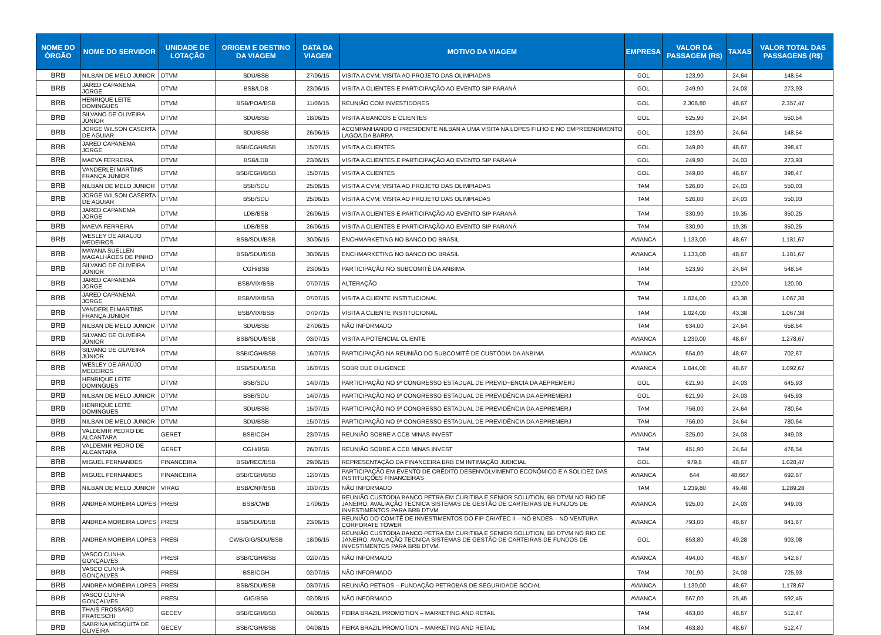| NOME DO ÓRGÃO | NOME DO SERVIDOR | UNIDADE DE LOTAÇÃO | ORIGEM E DESTINO DA VIAGEM | DATA DA VIAGEM | MOTIVO DA VIAGEM | EMPRESA | VALOR DA PASSAGEM (R$) | TAXAS | VALOR TOTAL DAS PASSAGENS (R$) |
| --- | --- | --- | --- | --- | --- | --- | --- | --- | --- |
| BRB | NILBAN DE MELO JUNIOR | DTVM | SDU/BSB | 27/06/15 | VISITA A CVM; VISITA AO PROJETO DAS OLIMPIADAS | GOL | 123,90 | 24,64 | 148,54 |
| BRB | JARED CAPANEMA JORGE | DTVM | BSB/LDB | 23/06/15 | VISITA A CLIENTES E PARTICIPAÇÃO AO EVENTO SIP PARANÁ | GOL | 249,90 | 24,03 | 273,93 |
| BRB | HENRIQUE LEITE DOMINGUES | DTVM | BSB/POA/BSB | 11/06/15 | REUNIÃO COM INVESTIDORES | GOL | 2.308,80 | 48,67 | 2.357,47 |
| BRB | SILVANO DE OLIVEIRA JÚNIOR | DTVM | SDU/BSB | 18/06/15 | VISITA A BANCOS E CLIENTES | GOL | 525,90 | 24,64 | 550,54 |
| BRB | JORGE WILSON CASERTA DE AGUIAR | DTVM | SDU/BSB | 26/06/15 | ACOMPANHANDO O PRESIDENTE NILBAN A UMA VISITA NA LOPES FILHO E NO EMPREENDIMENTO LAGOA DA BARRA | GOL | 123,90 | 24,64 | 148,54 |
| BRB | JARED CAPANEMA JORGE | DTVM | BSB/CGH/BSB | 15/07/15 | VISITA A CLIENTES | GOL | 349,80 | 48,67 | 398,47 |
| BRB | MAEVA FERREIRA | DTVM | BSB/LDB | 23/06/15 | VISITA A CLIENTES E PARTICIPAÇÃO AO EVENTO SIP PARANÁ | GOL | 249,90 | 24,03 | 273,93 |
| BRB | VANDERLEI MARTINS FRANÇA JUNIOR | DTVM | BSB/CGH/BSB | 15/07/15 | VISITA A CLIENTES | GOL | 349,80 | 48,67 | 398,47 |
| BRB | NILBAN DE MELO JUNIOR | DTVM | BSB/SDU | 25/06/15 | VISITA A CVM; VISITA AO PROJETO DAS OLIMPIADAS | TAM | 526,00 | 24,03 | 550,03 |
| BRB | JORGE WILSON CASERTA DE AGUIAR | DTVM | BSB/SDU | 25/06/15 | VISITA A CVM; VISITA AO PROJETO DAS OLIMPIADAS | TAM | 526,00 | 24,03 | 550,03 |
| BRB | JARED CAPANEMA JORGE | DTVM | LDB/BSB | 26/06/15 | VISITA A CLIENTES E PARTICIPAÇÃO AO EVENTO SIP PARANÁ | TAM | 330,90 | 19,35 | 350,25 |
| BRB | MAEVA FERREIRA | DTVM | LDB/BSB | 26/06/15 | VISITA A CLIENTES E PARTICIPAÇÃO AO EVENTO SIP PARANÁ | TAM | 330,90 | 19,35 | 350,25 |
| BRB | WESLEY DE ARAÚJO MEDEIROS | DTVM | BSB/SDU/BSB | 30/06/15 | ENCHMARKETING NO BANCO DO BRASIL | AVIANCA | 1.133,00 | 48,67 | 1.181,67 |
| BRB | MAYANA SUELLEN MAGALHÃOES DE PINHO | DTVM | BSB/SDU/BSB | 30/06/15 | ENCHMARKETING NO BANCO DO BRASIL | AVIANCA | 1.133,00 | 48,67 | 1.181,67 |
| BRB | SILVANO DE OLIVEIRA JÚNIOR | DTVM | CGH/BSB | 23/06/15 | PARTICIPAÇÃO NO SUBCOMITÊ DA ANBIMA | TAM | 523,90 | 24,64 | 548,54 |
| BRB | JARED CAPANEMA JORGE | DTVM | BSB/VIX/BSB | 07/07/15 | ALTERAÇÃO | TAM | | 120,00 | 120,00 |
| BRB | JARED CAPANEMA JORGE | DTVM | BSB/VIX/BSB | 07/07/15 | VISITA A CLIENTE INSTITUCIONAL | TAM | 1.024,00 | 43,38 | 1.067,38 |
| BRB | VANDERLEI MARTINS FRANÇA JUNIOR | DTVM | BSB/VIX/BSB | 07/07/15 | VISITA A CLIENTE INSTITUCIONAL | TAM | 1.024,00 | 43,38 | 1.067,38 |
| BRB | NILBAN DE MELO JUNIOR | DTVM | SDU/BSB | 27/06/15 | NÃO INFORMADO | TAM | 634,00 | 24,64 | 658,64 |
| BRB | SILVANO DE OLIVEIRA JÚNIOR | DTVM | BSB/SDU/BSB | 03/07/15 | VISITA A POTENCIAL CLIENTE | AVIANCA | 1.230,00 | 48,67 | 1.278,67 |
| BRB | SILVANO DE OLIVEIRA JÚNIOR | DTVM | BSB/CGH/BSB | 16/07/15 | PARTICIPAÇÃO NA REUNIÃO DO SUBCOMITÊ DE CUSTÓDIA DA ANBIMA | AVIANCA | 654,00 | 48,67 | 702,67 |
| BRB | WESLEY DE ARAÚJO MEDEIROS | DTVM | BSB/SDU/BSB | 16/07/15 | SOBR DUE DILIGENCE | AVIANCA | 1.044,00 | 48,67 | 1.092,67 |
| BRB | HENRIQUE LEITE DOMINGUES | DTVM | BSB/SDU | 14/07/15 | PARTICIPAÇÃO NO 9º CONGRESSO ESTADUAL DE PREVID~ENCIA DA AEPREMERJ | GOL | 621,90 | 24,03 | 645,93 |
| BRB | NILBAN DE MELO JUNIOR | DTVM | BSB/SDU | 14/07/15 | PARTICIPAÇÃO NO 9º CONGRESSO ESTADUAL DE PREVIDÊNCIA DA AEPREMERJ | GOL | 621,90 | 24,03 | 645,93 |
| BRB | HENRIQUE LEITE DOMINGUES | DTVM | SDU/BSB | 15/07/15 | PARTICIPAÇÃO NO 9º CONGRESSO ESTADUAL DE PREVIDÊNCIA DA AEPREMERJ | TAM | 756,00 | 24,64 | 780,64 |
| BRB | NILBAN DE MELO JUNIOR | DTVM | SDU/BSB | 15/07/15 | PARTICIPAÇÃO NO 9º CONGRESSO ESTADUAL DE PREVIDÊNCIA DA AEPREMERJ | TAM | 756,00 | 24,64 | 780,64 |
| BRB | VALDEMIR PEDRO DE ALCANTARA | GERET | BSB/CGH | 23/07/15 | REUNIÃO SOBRE A CCB MINAS INVEST | AVIANCA | 325,00 | 24,03 | 349,03 |
| BRB | VALDEMIR PEDRO DE ALCANTARA | GERET | CGH/BSB | 26/07/15 | REUNIÃO SOBRE A CCB MINAS INVEST | TAM | 451,90 | 24,64 | 476,54 |
| BRB | MIGUEL FERNANDES | FINANCEIRA | BSB/REC/BSB | 29/06/15 | REPRESENTAÇÃO DA FINANCEIRA BRB EM INTIMAÇÃO JUDICIAL | GOL | 979,8 | 48,67 | 1.028,47 |
| BRB | MIGUEL FERNANDES | FINANCEIRA | BSB/CGH/BSB | 12/07/15 | PARTICIPAÇÃO EM EVENTO DE CRÉDITO DESENVOLVIMENTO ECONÔMICO E A SOLIDEZ DAS INSTITUIÇÕES FINANCEIRAS | AVIANCA | 644 | 48,667 | 692,67 |
| BRB | NILBAN DE MELO JUNIOR | VIRAG | BSB/CNF/BSB | 10/07/15 | NÃO INFORMADO | TAM | 1.239,80 | 49,48 | 1.289,28 |
| BRB | ANDREA MOREIRA LOPES | PRESI | BSB/CWB | 17/06/15 | REUNIÃO CUSTODIA BANCO PETRA EM CURITIBA E SENIOR SOLUTION, BB DTVM NO RIO DE JANEIRO, AVALIAÇÃO TECNICA SISTEMAS DE GESTÃO DE CARTEIRAS DE FUNDOS DE INVESTIMENTOS PARA BRB DTVM. | AVIANCA | 925,00 | 24,03 | 949,03 |
| BRB | ANDREA MOREIRA LOPES | PRESI | BSB/SDU/BSB | 23/06/15 | REUNIÃO DO COMITÊ DE INVESTIMENTOS DO FIP CRIATEC II – NO BNDES – NO VENTURA CORPORATE TOWER | AVIANCA | 793,00 | 48,67 | 841,67 |
| BRB | ANDREA MOREIRA LOPES | PRESI | CWB/GIG/SDU/BSB | 18/06/15 | REUNIÃO CUSTODIA BANCO PETRA EM CURITIBA E SENIOR SOLUTION, BB DTVM NO RIO DE JANEIRO, AVALIAÇÃO TECNICA SISTEMAS DE GESTÃO DE CARTEIRAS DE FUNDOS DE INVESTIMENTOS PARA BRB DTVM. | GOL | 853,80 | 49,28 | 903,08 |
| BRB | VASCO CUNHA GONÇALVES | PRESI | BSB/CGH/BSB | 02/07/15 | NÃO INFORMADO | AVIANCA | 494,00 | 48,67 | 542,67 |
| BRB | VASCO CUNHA GONÇALVES | PRESI | BSB/CGH | 02/07/15 | NÃO INFORMADO | TAM | 701,90 | 24,03 | 725,93 |
| BRB | ANDREA MOREIRA LOPES | PRESI | BSB/SDU/BSB | 03/07/15 | REUNIÃO PETROS – FUNDAÇÃO PETROBAS DE SEGURIDADE SOCIAL | AVIANCA | 1.130,00 | 48,67 | 1.178,67 |
| BRB | VASCO CUNHA GONÇALVES | PRESI | GIG/BSB | 02/08/15 | NÃO INFORMADO | AVIANCA | 567,00 | 25,45 | 592,45 |
| BRB | THAIS FROSSARD FRATESCHI | GECEV | BSB/CGH/BSB | 04/08/15 | FEIRA BRAZIL PROMOTION – MARKETING AND RETAIL | TAM | 463,80 | 48,67 | 512,47 |
| BRB | SABRINA MESQUITA DE OLIVEIRA | GECEV | BSB/CGH/BSB | 04/08/15 | FEIRA BRAZIL PROMOTION – MARKETING AND RETAIL | TAM | 463,80 | 48,67 | 512,47 |